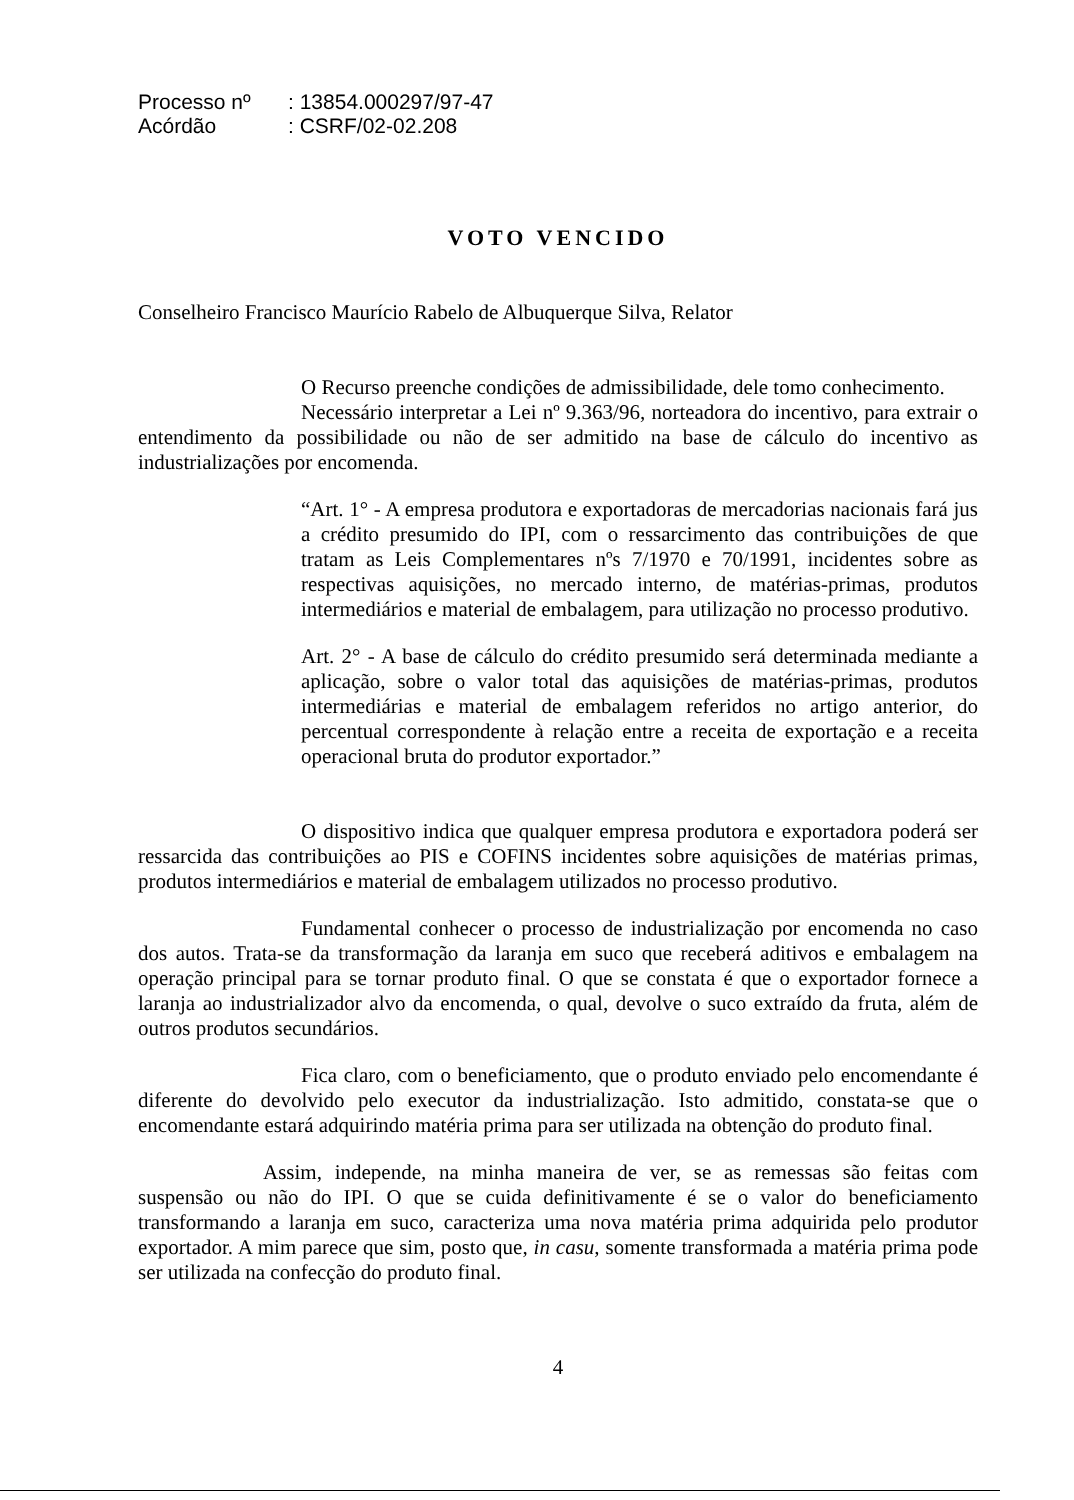Processo nº: 13854.000297/97-47
Acórdão: CSRF/02-02.208
VOTO VENCIDO
Conselheiro Francisco Maurício Rabelo de Albuquerque Silva, Relator
O Recurso preenche condições de admissibilidade, dele tomo conhecimento.
Necessário interpretar a Lei nº 9.363/96, norteadora do incentivo, para extrair o entendimento da possibilidade ou não de ser admitido na base de cálculo do incentivo as industrializações por encomenda.
“Art. 1° - A empresa produtora e exportadoras de mercadorias nacionais fará jus a crédito presumido do IPI, com o ressarcimento das contribuições de que tratam as Leis Complementares nºs 7/1970 e 70/1991, incidentes sobre as respectivas aquisições, no mercado interno, de matérias-primas, produtos intermediários e material de embalagem, para utilização no processo produtivo.
Art. 2° - A base de cálculo do crédito presumido será determinada mediante a aplicação, sobre o valor total das aquisições de matérias-primas, produtos intermediárias e material de embalagem referidos no artigo anterior, do percentual correspondente à relação entre a receita de exportação e a receita operacional bruta do produtor exportador.”
O dispositivo indica que qualquer empresa produtora e exportadora poderá ser ressarcida das contribuições ao PIS e COFINS incidentes sobre aquisições de matérias primas, produtos intermediários e material de embalagem utilizados no processo produtivo.
Fundamental conhecer o processo de industrialização por encomenda no caso dos autos. Trata-se da transformação da laranja em suco que receberá aditivos e embalagem na operação principal para se tornar produto final. O que se constata é que o exportador fornece a laranja ao industrializador alvo da encomenda, o qual, devolve o suco extraído da fruta, além de outros produtos secundários.
Fica claro, com o beneficiamento, que o produto enviado pelo encomendante é diferente do devolvido pelo executor da industrialização. Isto admitido, constata-se que o encomendante estará adquirindo matéria prima para ser utilizada na obtenção do produto final.
Assim, independe, na minha maneira de ver, se as remessas são feitas com suspensão ou não do IPI. O que se cuida definitivamente é se o valor do beneficiamento transformando a laranja em suco, caracteriza uma nova matéria prima adquirida pelo produtor exportador. A mim parece que sim, posto que, in casu, somente transformada a matéria prima pode ser utilizada na confecção do produto final.
4